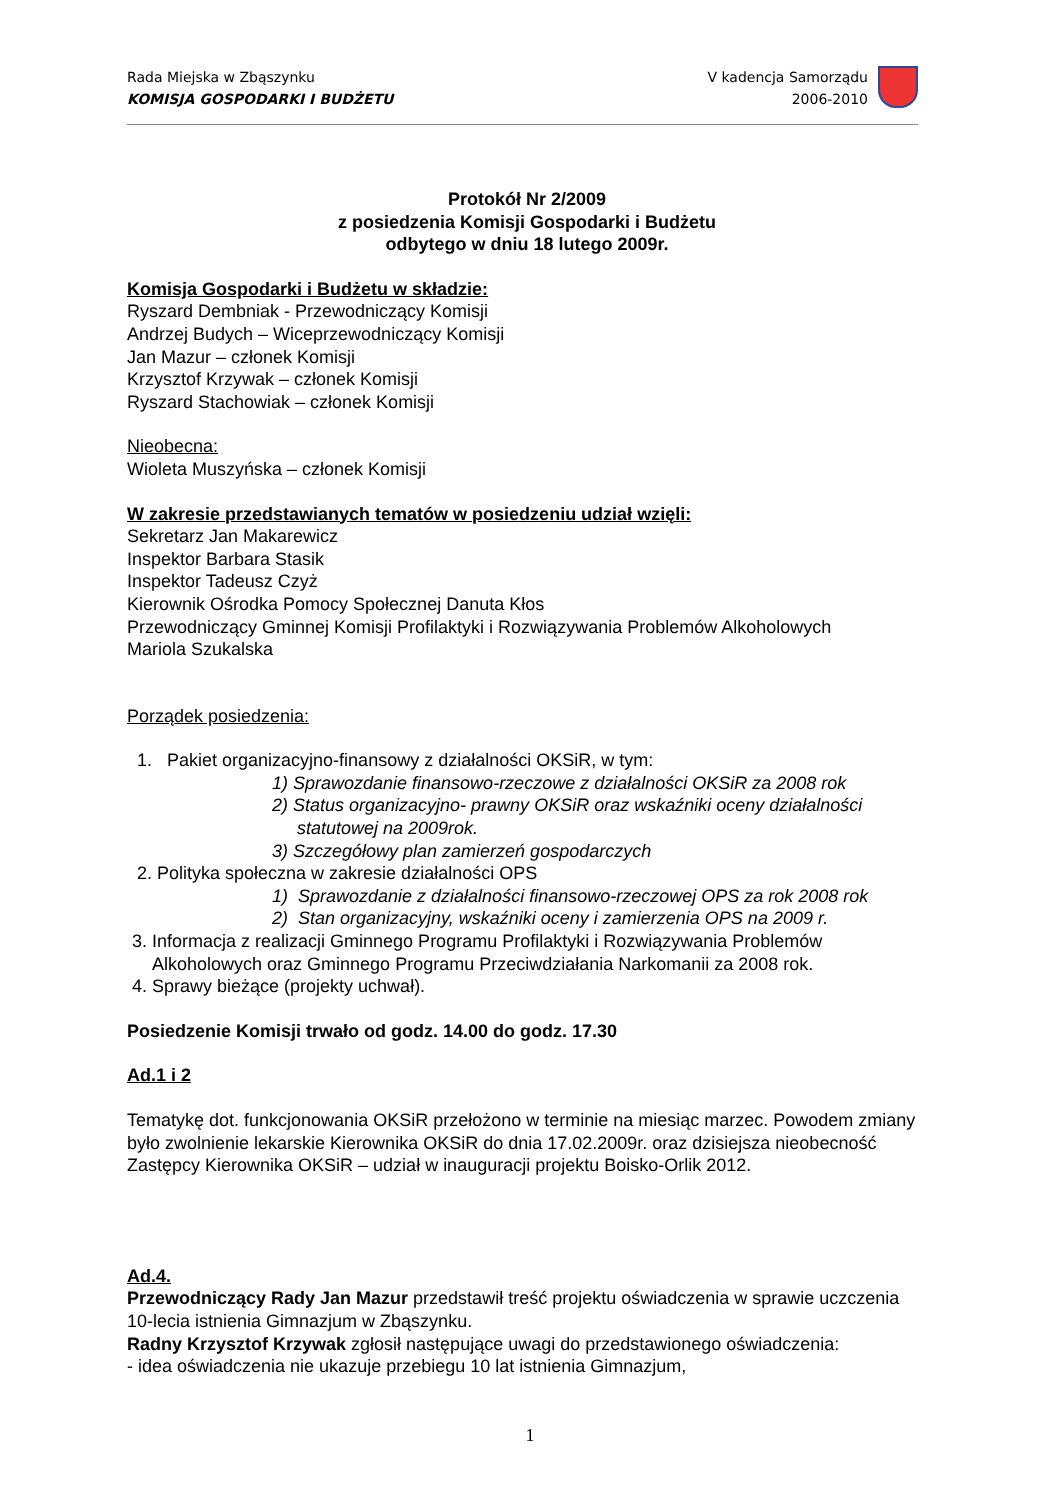Rada Miejska w Zbąszynku
KOMISJA GOSPODARKI I BUDŻETU
V kadencja Samorządu
2006-2010
Protokół Nr 2/2009
z posiedzenia Komisji Gospodarki i Budżetu
odbytego w dniu 18 lutego 2009r.
Komisja Gospodarki i Budżetu w składzie:
Ryszard Dembniak - Przewodniczący Komisji
Andrzej Budych – Wiceprzewodniczący Komisji
Jan Mazur – członek Komisji
Krzysztof Krzywak – członek Komisji
Ryszard Stachowiak – członek Komisji
Nieobecna:
Wioleta Muszyńska – członek Komisji
W zakresie przedstawianych tematów w posiedzeniu udział wzięli:
Sekretarz Jan Makarewicz
Inspektor Barbara Stasik
Inspektor Tadeusz Czyż
Kierownik Ośrodka Pomocy Społecznej Danuta Kłos
Przewodniczący Gminnej Komisji Profilaktyki i Rozwiązywania Problemów Alkoholowych
Mariola Szukalska
Porządek posiedzenia:
1. Pakiet organizacyjno-finansowy z działalności OKSiR, w tym:
1) Sprawozdanie finansowo-rzeczowe z działalności OKSiR za 2008 rok
2) Status organizacyjno- prawny OKSiR oraz wskaźniki oceny działalności
statutowej na 2009rok.
3) Szczegółowy plan zamierzeń gospodarczych
2. Polityka społeczna w zakresie działalności OPS
1) Sprawozdanie z działalności finansowo-rzeczowej OPS za rok 2008 rok
2) Stan organizacyjny, wskaźniki oceny i zamierzenia OPS na 2009 r.
3. Informacja z realizacji Gminnego Programu Profilaktyki i Rozwiązywania Problemów
Alkoholowych oraz Gminnego Programu Przeciwdziałania Narkomanii za 2008 rok.
4. Sprawy bieżące (projekty uchwał).
Posiedzenie Komisji trwało od godz. 14.00 do godz. 17.30
Ad.1 i 2
Tematykę dot. funkcjonowania OKSiR przełożono w terminie na miesiąc marzec. Powodem zmiany było zwolnienie lekarskie Kierownika OKSiR do dnia 17.02.2009r. oraz dzisiejsza nieobecność Zastępcy Kierownika OKSiR – udział w inauguracji projektu Boisko-Orlik 2012.
Ad.4.
Przewodniczący Rady Jan Mazur przedstawił treść projektu oświadczenia w sprawie uczczenia 10-lecia istnienia Gimnazjum w Zbąszynku.
Radny Krzysztof Krzywak zgłosił następujące uwagi do przedstawionego oświadczenia:
- idea oświadczenia nie ukazuje przebiegu 10 lat istnienia Gimnazjum,
1